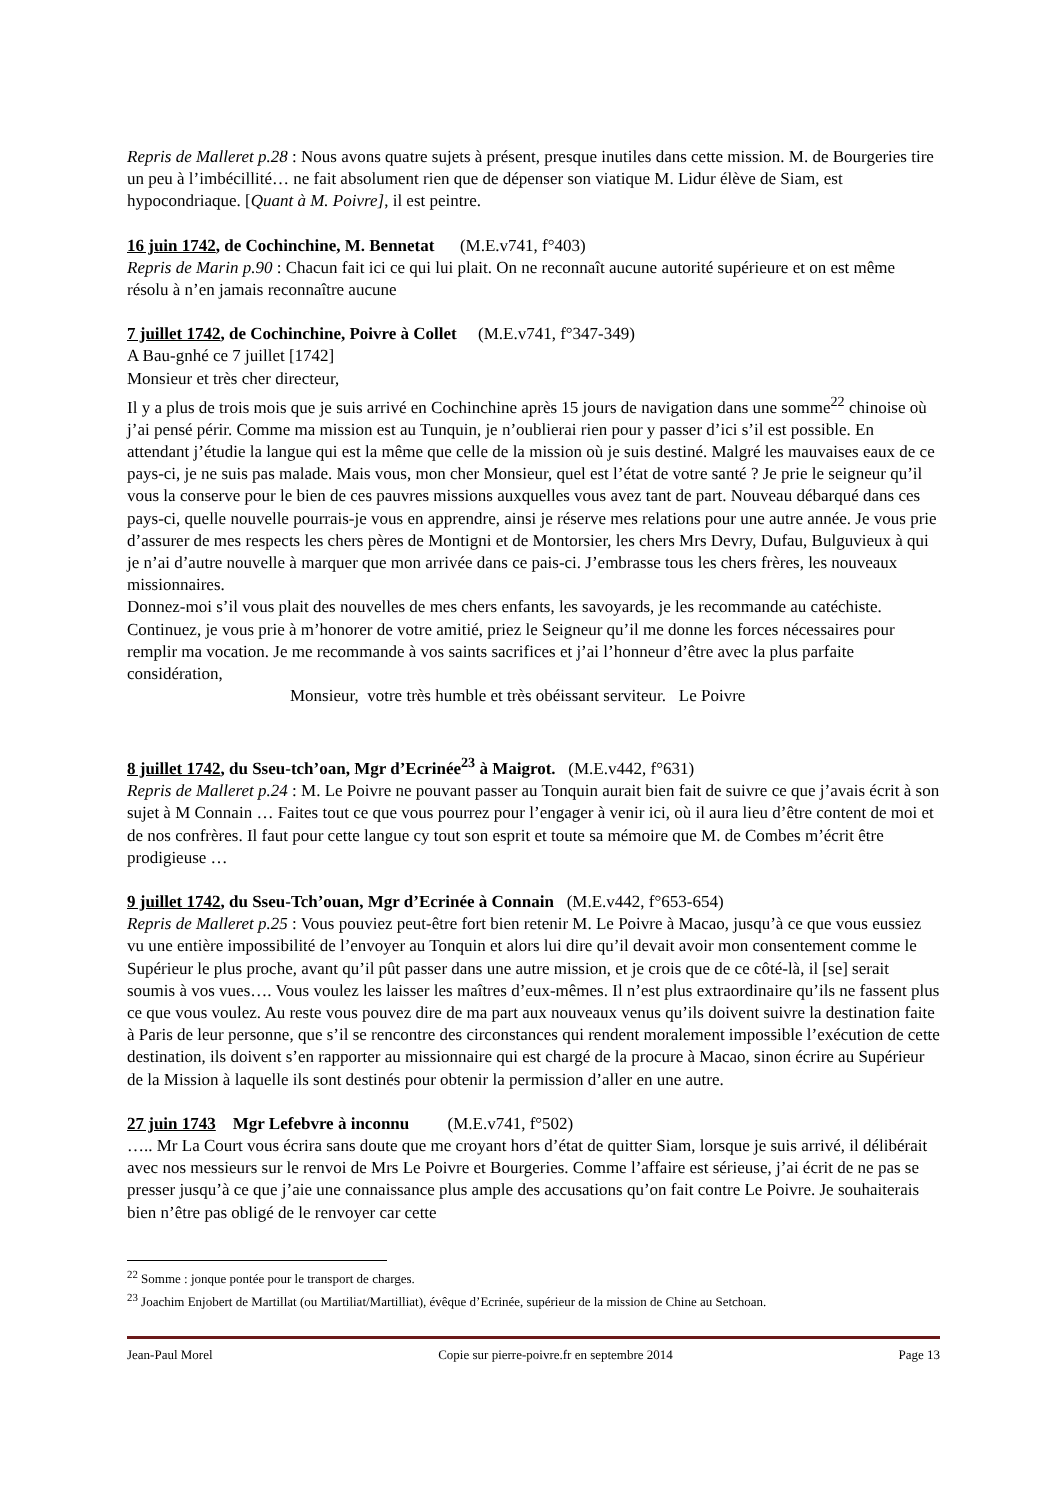Repris de Malleret p.28 : Nous avons quatre sujets à présent, presque inutiles dans cette mission. M. de Bourgeries tire un peu à l’imbécillité… ne fait absolument rien que de dépenser son viatique M. Lidur élève de Siam, est hypocondriaque. [Quant à M. Poivre], il est peintre.
16 juin 1742, de Cochinchine, M. Bennetat (M.E.v741, f°403)
Repris de Marin p.90 : Chacun fait ici ce qui lui plait. On ne reconnaît aucune autorité supérieure et on est même résolu à n’en jamais reconnaître aucune
7 juillet 1742, de Cochinchine, Poivre à Collet (M.E.v741, f°347-349)
A Bau-gnhé ce 7 juillet [1742]
Monsieur et très cher directeur,
Il y a plus de trois mois que je suis arrivé en Cochinchine après 15 jours de navigation dans une somme<sup>22</sup> chinoise où j’ai pensé périr. Comme ma mission est au Tunquin, je n’oublierai rien pour y passer d’ici s’il est possible. En attendant j’étudie la langue qui est la même que celle de la mission où je suis destiné. Malgré les mauvaises eaux de ce pays-ci, je ne suis pas malade. Mais vous, mon cher Monsieur, quel est l’état de votre santé ? Je prie le seigneur qu’il vous la conserve pour le bien de ces pauvres missions auxquelles vous avez tant de part. Nouveau débarqué dans ces pays-ci, quelle nouvelle pourrais-je vous en apprendre, ainsi je réserve mes relations pour une autre année. Je vous prie d’assurer de mes respects les chers pères de Montigni et de Montorsier, les chers Mrs Devry, Dufau, Bulguvieux à qui je n’ai d’autre nouvelle à marquer que mon arrivée dans ce pais-ci. J’embrasse tous les chers frères, les nouveaux missionnaires.
Donnez-moi s’il vous plait des nouvelles de mes chers enfants, les savoyards, je les recommande au catéchiste.
Continuez, je vous prie à m’honorer de votre amitié, priez le Seigneur qu’il me donne les forces nécessaires pour remplir ma vocation. Je me recommande à vos saints sacrifices et j’ai l’honneur d’être avec la plus parfaite considération,
Monsieur, votre très humble et très obéissant serviteur. Le Poivre
8 juillet 1742, du Sseu-tch’oan, Mgr d’Ecrinée<sup>23</sup> à Maigrot. (M.E.v442, f°631)
Repris de Malleret p.24 : M. Le Poivre ne pouvant passer au Tonquin aurait bien fait de suivre ce que j’avais écrit à son sujet à M Connain … Faites tout ce que vous pourrez pour l’engager à venir ici, où il aura lieu d’être content de moi et de nos confrères. Il faut pour cette langue cy tout son esprit et toute sa mémoire que M. de Combes m’écrit être prodigieuse …
9 juillet 1742, du Sseu-Tch’ouan, Mgr d’Ecrinée à Connain (M.E.v442, f°653-654)
Repris de Malleret p.25 : Vous pouviez peut-être fort bien retenir M. Le Poivre à Macao, jusqu’à ce que vous eussiez vu une entière impossibilité de l’envoyer au Tonquin et alors lui dire qu’il devait avoir mon consentement comme le Supérieur le plus proche, avant qu’il pût passer dans une autre mission, et je crois que de ce côté-là, il [se] serait soumis à vos vues…. Vous voulez les laisser les maîtres d’eux-mêmes. Il n’est plus extraordinaire qu’ils ne fassent plus ce que vous voulez. Au reste vous pouvez dire de ma part aux nouveaux venus qu’ils doivent suivre la destination faite à Paris de leur personne, que s’il se rencontre des circonstances qui rendent moralement impossible l’exécution de cette destination, ils doivent s’en rapporter au missionnaire qui est chargé de la procure à Macao, sinon écrire au Supérieur de la Mission à laquelle ils sont destinés pour obtenir la permission d’aller en une autre.
27 juin 1743 Mgr Lefebvre à inconnu (M.E.v741, f°502)
….. Mr La Court vous écrira sans doute que me croyant hors d’état de quitter Siam, lorsque je suis arrivé, il délibérait avec nos messieurs sur le renvoi de Mrs Le Poivre et Bourgeries. Comme l’affaire est sérieuse, j’ai écrit de ne pas se presser jusqu’à ce que j’aie une connaissance plus ample des accusations qu’on fait contre Le Poivre. Je souhaiterais bien n’être pas obligé de le renvoyer car cette
<sup>22</sup> Somme : jonque pontée pour le transport de charges.
<sup>23</sup> Joachim Enjobert de Martillat (ou Martiliat/Martilliat), évêque d’Ecrinée, supérieur de la mission de Chine au Setchoan.
Jean-Paul Morel Copie sur pierre-poivre.fr en septembre 2014 Page 13